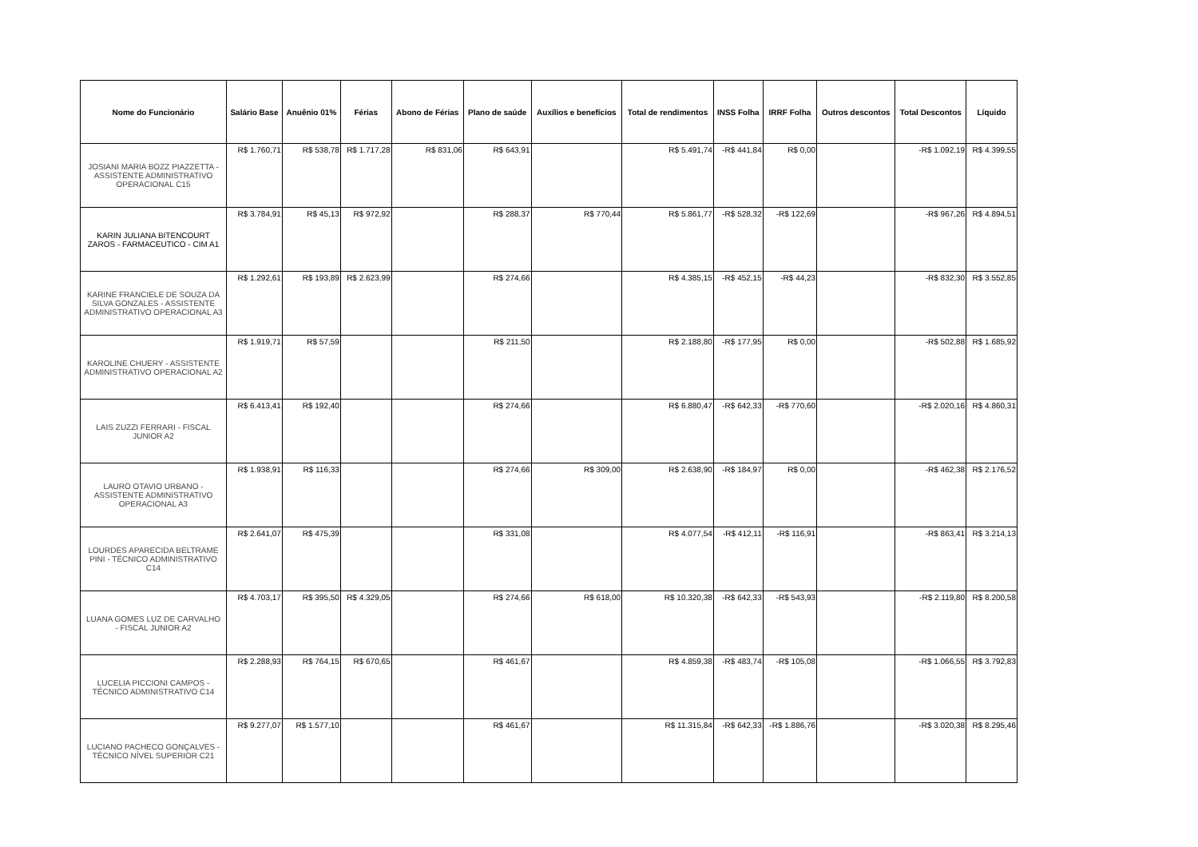| Nome do Funcionário | Salário Base | Anuênio 01% | Férias | Abono de Férias | Plano de saúde | Auxílios e benefícios | Total de rendimentos | INSS Folha | IRRF Folha | Outros descontos | Total Descontos | Líquido |
| --- | --- | --- | --- | --- | --- | --- | --- | --- | --- | --- | --- | --- |
| JOSIANI MARIA BOZZ PIAZZETTA - ASSISTENTE ADMINISTRATIVO OPERACIONAL C15 | R$ 1.760,71 | R$ 538,78 | R$ 1.717,28 | R$ 831,06 | R$ 643,91 | | R$ 5.491,74 | -R$ 441,84 | R$ 0,00 | | -R$ 1.092,19 | R$ 4.399,55 |
| KARIN JULIANA BITENCOURT ZAROS - FARMACEUTICO - CIM A1 | R$ 3.784,91 | R$ 45,13 | R$ 972,92 | | R$ 288,37 | R$ 770,44 | R$ 5.861,77 | -R$ 528,32 | -R$ 122,69 | | -R$ 967,26 | R$ 4.894,51 |
| KARINE FRANCIELE DE SOUZA DA SILVA GONZALES - ASSISTENTE ADMINISTRATIVO OPERACIONAL A3 | R$ 1.292,61 | R$ 193,89 | R$ 2.623,99 | | R$ 274,66 | | R$ 4.385,15 | -R$ 452,15 | -R$ 44,23 | | -R$ 832,30 | R$ 3.552,85 |
| KAROLINE CHUERY - ASSISTENTE ADMINISTRATIVO OPERACIONAL A2 | R$ 1.919,71 | R$ 57,59 | | | R$ 211,50 | | R$ 2.188,80 | -R$ 177,95 | R$ 0,00 | | -R$ 502,88 | R$ 1.685,92 |
| LAIS ZUZZI FERRARI - FISCAL JUNIOR A2 | R$ 6.413,41 | R$ 192,40 | | | R$ 274,66 | | R$ 6.880,47 | -R$ 642,33 | -R$ 770,60 | | -R$ 2.020,16 | R$ 4.860,31 |
| LAURO OTAVIO URBANO - ASSISTENTE ADMINISTRATIVO OPERACIONAL A3 | R$ 1.938,91 | R$ 116,33 | | | R$ 274,66 | R$ 309,00 | R$ 2.638,90 | -R$ 184,97 | R$ 0,00 | | -R$ 462,38 | R$ 2.176,52 |
| LOURDES APARECIDA BELTRAME PINI - TÉCNICO ADMINISTRATIVO C14 | R$ 2.641,07 | R$ 475,39 | | | R$ 331,08 | | R$ 4.077,54 | -R$ 412,11 | -R$ 116,91 | | -R$ 863,41 | R$ 3.214,13 |
| LUANA GOMES LUZ DE CARVALHO - FISCAL JUNIOR A2 | R$ 4.703,17 | R$ 395,50 | R$ 4.329,05 | | R$ 274,66 | R$ 618,00 | R$ 10.320,38 | -R$ 642,33 | -R$ 543,93 | | -R$ 2.119,80 | R$ 8.200,58 |
| LUCELIA PICCIONI CAMPOS - TÉCNICO ADMINISTRATIVO C14 | R$ 2.288,93 | R$ 764,15 | R$ 670,65 | | R$ 461,67 | | R$ 4.859,38 | -R$ 483,74 | -R$ 105,08 | | -R$ 1.066,55 | R$ 3.792,83 |
| LUCIANO PACHECO GONÇALVES - TÉCNICO NÍVEL SUPERIOR C21 | R$ 9.277,07 | R$ 1.577,10 | | | R$ 461,67 | | R$ 11.315,84 | -R$ 642,33 | -R$ 1.886,76 | | -R$ 3.020,38 | R$ 8.295,46 |